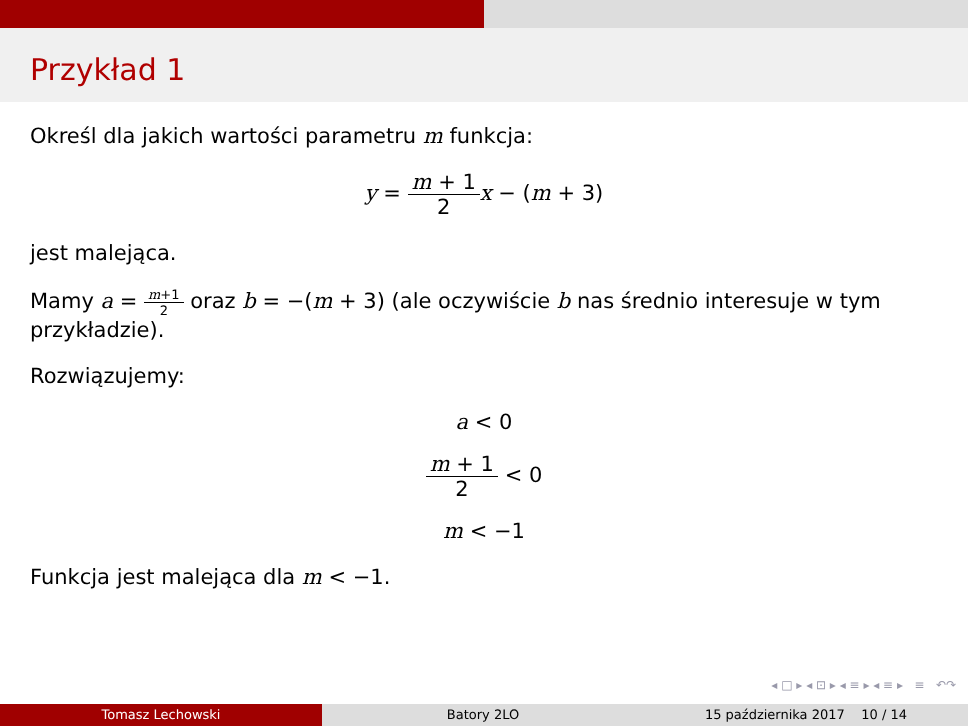Przykład 1
Określ dla jakich wartości parametru m funkcja:
y = m + 1 2 x − (m + 3)
jest malejąca.
Mamy a = m+1 2 oraz b = −(m + 3) (ale oczywiście b nas średnio interesuje w tym przykładzie).
Rozwiązujemy:
a < 0
m + 1 2 < 0
m < −1
Funkcja jest malejąca dla m < −1.
◂ □ ▸ ◂ ⊡ ▸ ◂ ≡ ▸ ◂ ≡ ▸ ≡ ↶↷
Tomasz Lechowski Batory 2LO 15 października 2017 10 / 14